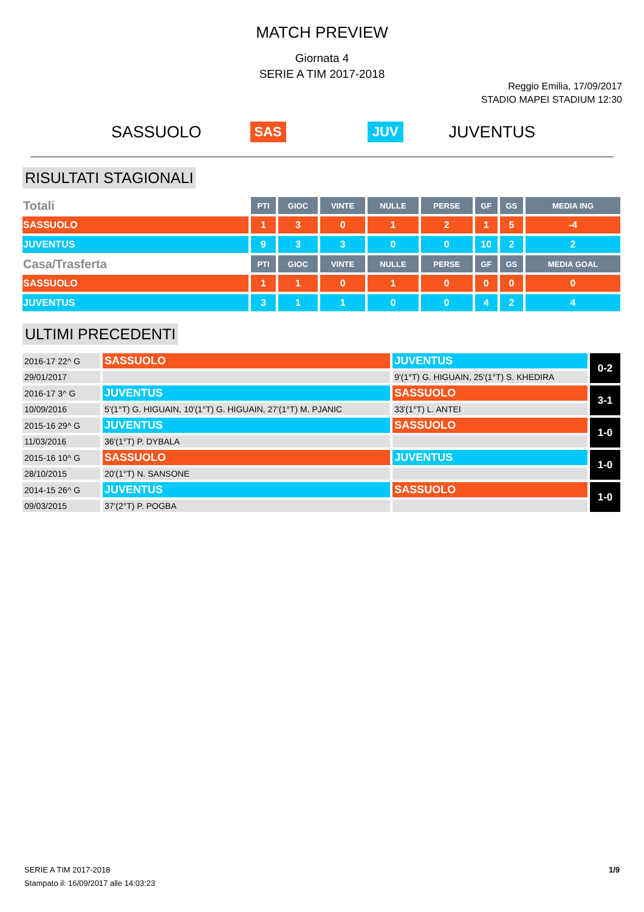MATCH PREVIEW
Giornata 4
SERIE A TIM 2017-2018
Reggio Emilia, 17/09/2017
STADIO MAPEI STADIUM 12:30
SASSUOLO SAS JUV JUVENTUS
RISULTATI STAGIONALI
| Totali | PTI | GIOC | VINTE | NULLE | PERSE | GF | GS | MEDIA ING |
| SASSUOLO | 1 | 3 | 0 | 1 | 2 | 1 | 5 | -4 |
| JUVENTUS | 9 | 3 | 3 | 0 | 0 | 10 | 2 | 2 |
| Casa/Trasferta | PTI | GIOC | VINTE | NULLE | PERSE | GF | GS | MEDIA GOAL |
| SASSUOLO | 1 | 1 | 0 | 1 | 0 | 0 | 0 | 0 |
| JUVENTUS | 3 | 1 | 1 | 0 | 0 | 4 | 2 | 4 |
ULTIMI PRECEDENTI
| 2016-17 22^ G | SASSUOLO | JUVENTUS | 0-2 |
| 29/01/2017 | | 9'(1°T) G. HIGUAIN, 25'(1°T) S. KHEDIRA | |
| 2016-17 3^ G | JUVENTUS | SASSUOLO | 3-1 |
| 10/09/2016 | 5'(1°T) G. HIGUAIN, 10'(1°T) G. HIGUAIN, 27'(1°T) M. PJANIC | 33'(1°T) L. ANTEI | |
| 2015-16 29^ G | JUVENTUS | SASSUOLO | 1-0 |
| 11/03/2016 | 36'(1°T) P. DYBALA | | |
| 2015-16 10^ G | SASSUOLO | JUVENTUS | 1-0 |
| 28/10/2015 | 20'(1°T) N. SANSONE | | |
| 2014-15 26^ G | JUVENTUS | SASSUOLO | 1-0 |
| 09/03/2015 | 37'(2°T) P. POGBA | | |
1/9 SERIE A TIM 2017-2018
Stampato il: 16/09/2017 alle 14:03:23